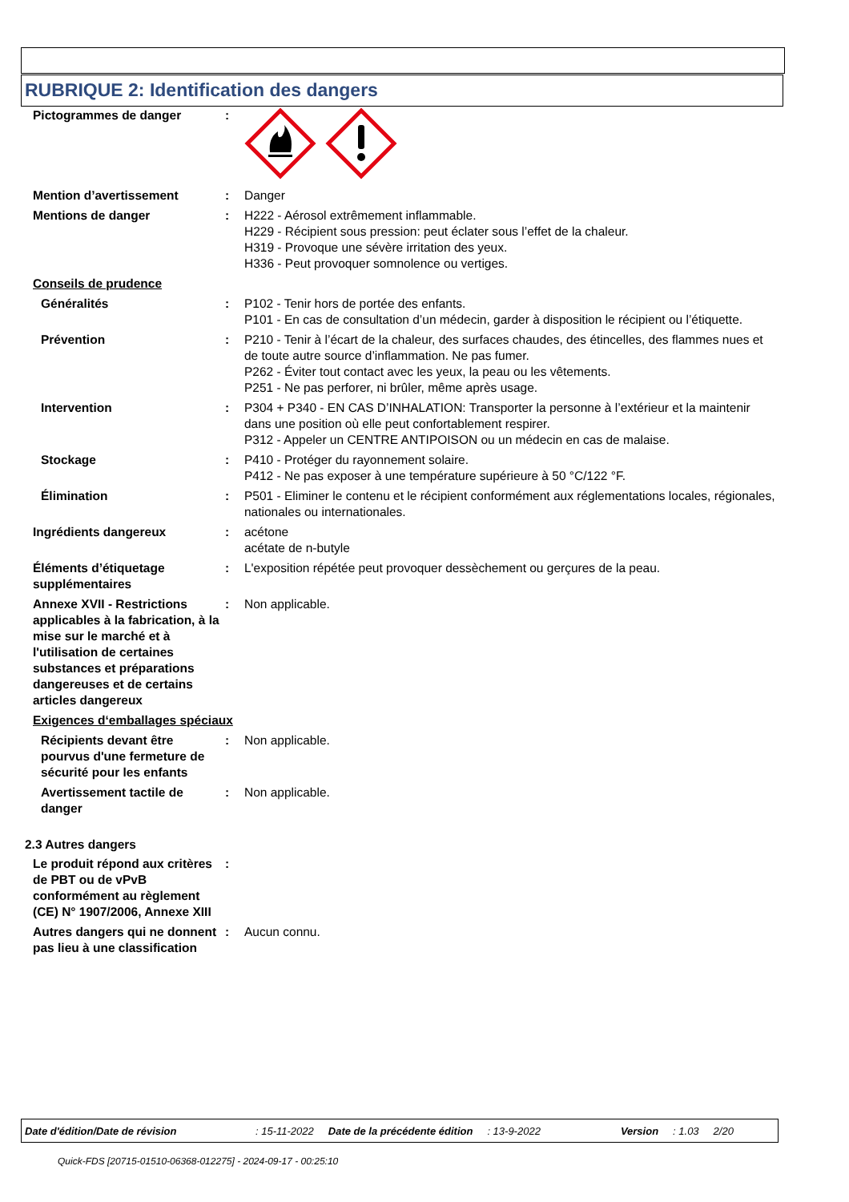RUBRIQUE 2: Identification des dangers
Pictogrammes de danger :
Mention d’avertissement : Danger
Mentions de danger : H222 - Aérosol extrêmement inflammable.
H229 - Récipient sous pression: peut éclater sous l’effet de la chaleur.
H319 - Provoque une sévère irritation des yeux.
H336 - Peut provoquer somnolence ou vertiges.
Conseils de prudence
Généralités : P102 - Tenir hors de portée des enfants.
P101 - En cas de consultation d’un médecin, garder à disposition le récipient ou l’étiquette.
Prévention : P210 - Tenir à l’écart de la chaleur, des surfaces chaudes, des étincelles, des flammes nues et de toute autre source d’inflammation. Ne pas fumer.
P262 - Éviter tout contact avec les yeux, la peau ou les vêtements.
P251 - Ne pas perforer, ni brûler, même après usage.
Intervention : P304 + P340 - EN CAS D’INHALATION: Transporter la personne à l’extérieur et la maintenir dans une position où elle peut confortablement respirer.
P312 - Appeler un CENTRE ANTIPOISON ou un médecin en cas de malaise.
Stockage : P410 - Protéger du rayonnement solaire.
P412 - Ne pas exposer à une température supérieure à 50 °C/122 °F.
Élimination : P501 - Eliminer le contenu et le récipient conformément aux réglementations locales, régionales, nationales ou internationales.
Ingrédients dangereux : acétone
acétate de n-butyle
Éléments d’étiquetage supplémentaires
: L'exposition répétée peut provoquer dessèchement ou gerçures de la peau.
Annexe XVII - Restrictions applicables à la fabrication, à la mise sur le marché et à l'utilisation de certaines substances et préparations dangereuses et de certains articles dangereux
: Non applicable.
Exigences d‘emballages spéciaux
Récipients devant être pourvus d'une fermeture de sécurité pour les enfants
: Non applicable.
Avertissement tactile de danger
: Non applicable.
2.3 Autres dangers
Le produit répond aux critères de PBT ou de vPvB conformément au règlement (CE) N° 1907/2006, Annexe XIII
:
Autres dangers qui ne donnent pas lieu à une classification
: Aucun connu.
Date d'édition/Date de révision: 15-11-2022 Date de la précédente édition: 13-9-2022 Version: 1.03 2/20
Quick-FDS [20715-01510-06368-012275] - 2024-09-17 - 00:25:10